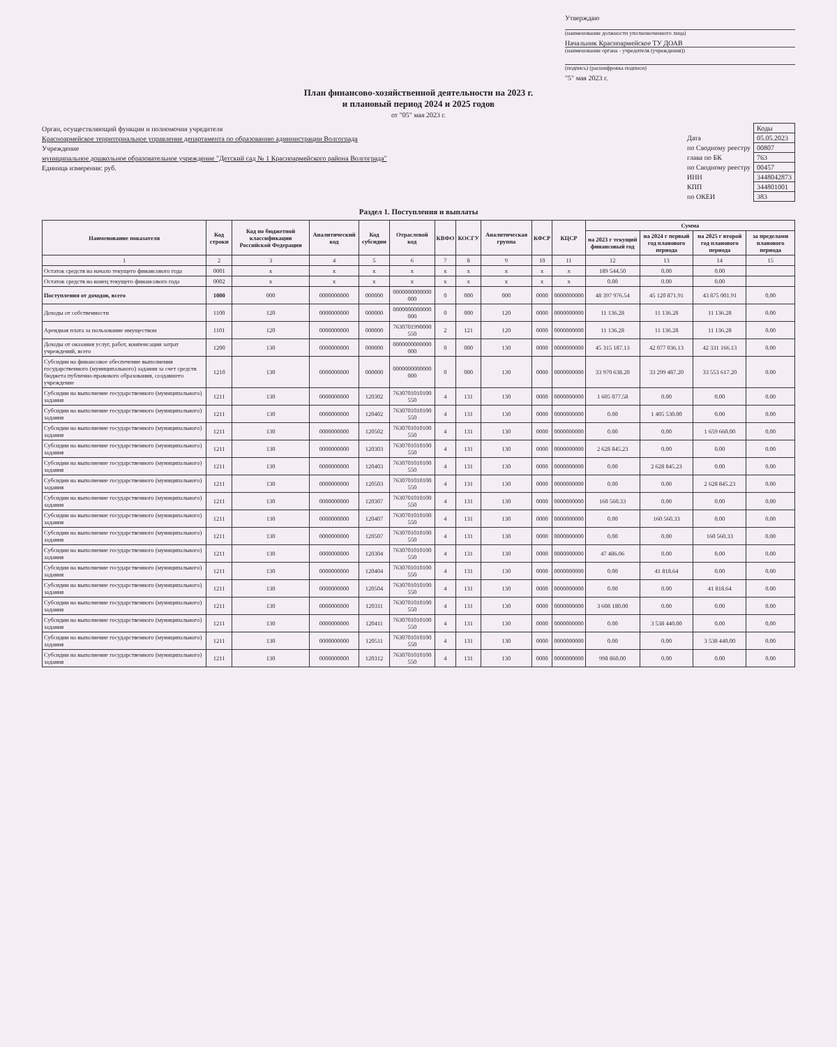Утверждаю
(наименование должности уполномоченного лица)
Начальник Красноармейское ТУ ДОАВ
(наименование органа - учредителя (учреждения))
(подпись) (расшифровка подписи)
"5" мая 2023 г.
План финансово-хозяйственной деятельности на 2023 г.
и плановый период 2024 и 2025 годов
от "05" мая 2023 г.
Орган, осуществляющий функции и полномочия учредителя
Красноармейское территориальное управление департамента по образованию администрации Волгограда
Учреждение
муниципальное дошкольное образовательное учреждение "Детский сад № 1 Красноармейского района Волгограда"
Единица измерения: руб.
| | Коды |
| Дата | 05.05.2023 |
| по Сводному реестру | 00807 |
| глава по БК | 763 |
| по Сводному реестру | 00457 |
| ИНН | 3448042873 |
| КПП | 344801001 |
| по ОКЕИ | 383 |
Раздел 1. Поступления и выплаты
| Наименование показателя | Код строки | Код по бюджетной классификации Российской Федерации | Аналитический код | Код субсидии | Отраслевой код | КВФО | КОСГУ | Аналитическая группа | КФСР | КЦСР | Сумма | | | |
| --- | --- | --- | --- | --- | --- | --- | --- | --- | --- | --- | --- | --- | --- | --- |
| | | | | | | | | | | | на 2023 г текущий финансовый год | на 2024 г первый год планового периода | на 2025 г второй год планового периода | за пределами планового периода |
| 1 | 2 | 3 | 4 | 5 | 6 | 7 | 8 | 9 | 10 | 11 | 12 | 13 | 14 | 15 |
| Остаток средств на начало текущего финансового года | 0001 | x | x | x | x | x | x | x | x | x | 189 544.50 | 0.00 | 0.00 | |
| Остаток средств на конец текущего финансового года | 0002 | x | x | x | x | x | x | x | x | x | 0.00 | 0.00 | 0.00 | |
| Поступления от доходов, всего | 1000 | 000 | 0000000000 | 000000 | 0000000000000 000 | 0 | 000 | 000 | 0000 | 0000000000 | 48 397 976.54 | 45 120 871.91 | 43 875 001.91 | 0.00 |
| Доходы от собственности | 1100 | 120 | 0000000000 | 000000 | 0000000000000 000 | 0 | 000 | 120 | 0000 | 0000000000 | 11 136.28 | 11 136.28 | 11 136.28 | 0.00 |
| Арендная плата за пользование имуществом | 1101 | 120 | 0000000000 | 000000 | 7630701990000 550 | 2 | 121 | 120 | 0000 | 0000000000 | 11 136.28 | 11 136.28 | 11 136.28 | 0.00 |
| Доходы от оказания услуг, работ, компенсации затрат учреждений, всего | 1200 | 130 | 0000000000 | 000000 | 0000000000000 000 | 0 | 000 | 130 | 0000 | 0000000000 | 45 315 187.13 | 42 077 036.13 | 42 331 166.13 | 0.00 |
| Субсидии на финансовое обеспечение выполнения государственного (муниципального) задания за счет средств бюджета публично-правового образования, создавшего учреждение | 1210 | 130 | 0000000000 | 000000 | 0000000000000 000 | 0 | 000 | 130 | 0000 | 0000000000 | 33 970 638.20 | 33 299 487.20 | 33 553 617.20 | 0.00 |
| Субсидии на выполнение государственного (муниципального) задания | 1211 | 130 | 0000000000 | 120302 | 7630701010100 550 | 4 | 131 | 130 | 0000 | 0000000000 | 1 605 077.58 | 0.00 | 0.00 | 0.00 |
| Субсидии на выполнение государственного (муниципального) задания | 1211 | 130 | 0000000000 | 120402 | 7630701010100 550 | 4 | 131 | 130 | 0000 | 0000000000 | 0.00 | 1 405 530.00 | 0.00 | 0.00 |
| Субсидии на выполнение государственного (муниципального) задания | 1211 | 130 | 0000000000 | 120502 | 7630701010100 550 | 4 | 131 | 130 | 0000 | 0000000000 | 0.00 | 0.00 | 1 659 660.00 | 0.00 |
| Субсидии на выполнение государственного (муниципального) задания | 1211 | 130 | 0000000000 | 120303 | 7630701010100 550 | 4 | 131 | 130 | 0000 | 0000000000 | 2 628 845.23 | 0.00 | 0.00 | 0.00 |
| Субсидии на выполнение государственного (муниципального) задания | 1211 | 130 | 0000000000 | 120403 | 7630701010100 550 | 4 | 131 | 130 | 0000 | 0000000000 | 0.00 | 2 628 845.23 | 0.00 | 0.00 |
| Субсидии на выполнение государственного (муниципального) задания | 1211 | 130 | 0000000000 | 120503 | 7630701010100 550 | 4 | 131 | 130 | 0000 | 0000000000 | 0.00 | 0.00 | 2 628 845.23 | 0.00 |
| Субсидии на выполнение государственного (муниципального) задания | 1211 | 130 | 0000000000 | 120307 | 7630701010100 550 | 4 | 131 | 130 | 0000 | 0000000000 | 160 560.33 | 0.00 | 0.00 | 0.00 |
| Субсидии на выполнение государственного (муниципального) задания | 1211 | 130 | 0000000000 | 120407 | 7630701010100 550 | 4 | 131 | 130 | 0000 | 0000000000 | 0.00 | 160 560.33 | 0.00 | 0.00 |
| Субсидии на выполнение государственного (муниципального) задания | 1211 | 130 | 0000000000 | 120507 | 7630701010100 550 | 4 | 131 | 130 | 0000 | 0000000000 | 0.00 | 0.00 | 160 560.33 | 0.00 |
| Субсидии на выполнение государственного (муниципального) задания | 1211 | 130 | 0000000000 | 120304 | 7630701010100 550 | 4 | 131 | 130 | 0000 | 0000000000 | 47 486.06 | 0.00 | 0.00 | 0.00 |
| Субсидии на выполнение государственного (муниципального) задания | 1211 | 130 | 0000000000 | 120404 | 7630701010100 550 | 4 | 131 | 130 | 0000 | 0000000000 | 0.00 | 41 818.64 | 0.00 | 0.00 |
| Субсидии на выполнение государственного (муниципального) задания | 1211 | 130 | 0000000000 | 120504 | 7630701010100 550 | 4 | 131 | 130 | 0000 | 0000000000 | 0.00 | 0.00 | 41 818.64 | 0.00 |
| Субсидии на выполнение государственного (муниципального) задания | 1211 | 130 | 0000000000 | 120311 | 7630701010100 550 | 4 | 131 | 130 | 0000 | 0000000000 | 3 608 180.00 | 0.00 | 0.00 | 0.00 |
| Субсидии на выполнение государственного (муниципального) задания | 1211 | 130 | 0000000000 | 120411 | 7630701010100 550 | 4 | 131 | 130 | 0000 | 0000000000 | 0.00 | 3 538 440.00 | 0.00 | 0.00 |
| Субсидии на выполнение государственного (муниципального) задания | 1211 | 130 | 0000000000 | 120511 | 7630701010100 550 | 4 | 131 | 130 | 0000 | 0000000000 | 0.00 | 0.00 | 3 538 440.00 | 0.00 |
| Субсидии на выполнение государственного (муниципального) задания | 1211 | 130 | 0000000000 | 120312 | 7630701010100 550 | 4 | 131 | 130 | 0000 | 0000000000 | 998 860.00 | 0.00 | 0.00 | 0.00 |